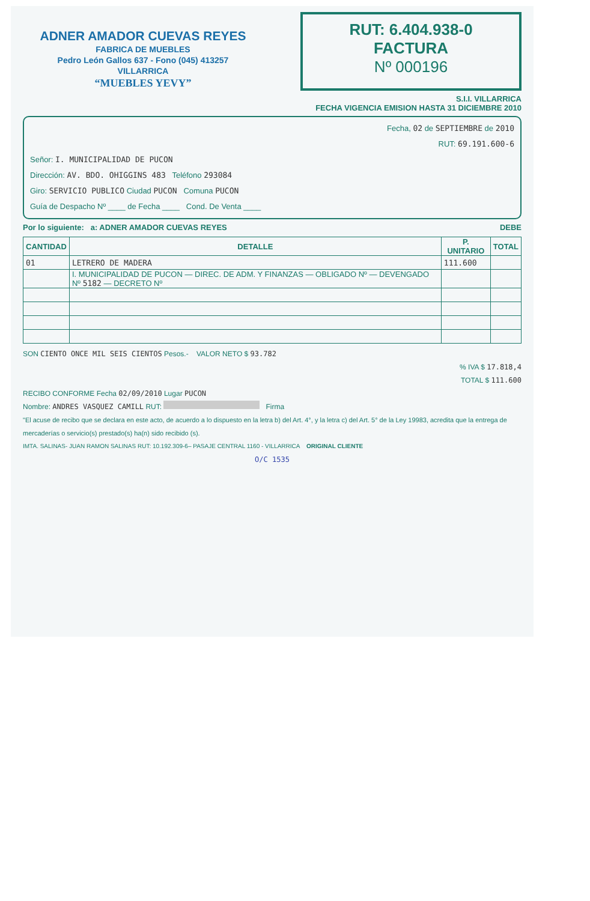ADNER AMADOR CUEVAS REYES
FABRICA DE MUEBLES
Pedro León Gallos 637 - Fono (045) 413257
VILLARRICA
“MUEBLES YEVY”
RUT: 6.404.938-0
FACTURA
Nº 000196
S.I.I. VILLARRICA
FECHA VIGENCIA EMISION HASTA 31 DICIEMBRE 2010
Fecha, 02 de SEPTIEMBRE de 2010
RUT: 69.191.600-6
Señor: I. MUNICIPALIDAD DE PUCON
Dirección: AV. BDO. OHIGGINS 483 Teléfono 293084
Giro: SERVICIO PUBLICO Ciudad PUCON Comuna PUCON
Guía de Despacho Nº ____ de Fecha ____ Cond. De Venta ____
Por lo siguiente: a: ADNER AMADOR CUEVAS REYES DEBE
| CANTIDAD | DETALLE | P. UNITARIO | TOTAL |
| --- | --- | --- | --- |
| 01 | LETRERO DE MADERA | 111.600 | |
| | I. MUNICIPALIDAD DE PUCON — DIREC. DE ADM. Y FINANZAS — OBLIGADO Nº — DEVENGADO Nº 5182 — DECRETO Nº | | |
SON CIENTO ONCE MIL SEIS CIENTOS Pesos.- VALOR NETO $ 93.782
% IVA $ 17.818,4
TOTAL $ 111.600
RECIBO CONFORME Fecha 02/09/2010 Lugar PUCON
Nombre: ANDRES VASQUEZ CAMILL RUT: Firma
"El acuse de recibo que se declara en este acto, de acuerdo a lo dispuesto en la letra b) del Art. 4°, y la letra c) del Art. 5° de la Ley 19983, acredita que la entrega de mercaderías o servicio(s) prestado(s) ha(n) sido recibido (s).
IMTA. SALINAS- JUAN RAMON SALINAS RUT: 10.192.309-6– PASAJE CENTRAL 1160 - VILLARRICA ORIGINAL CLIENTE
O/C 1535